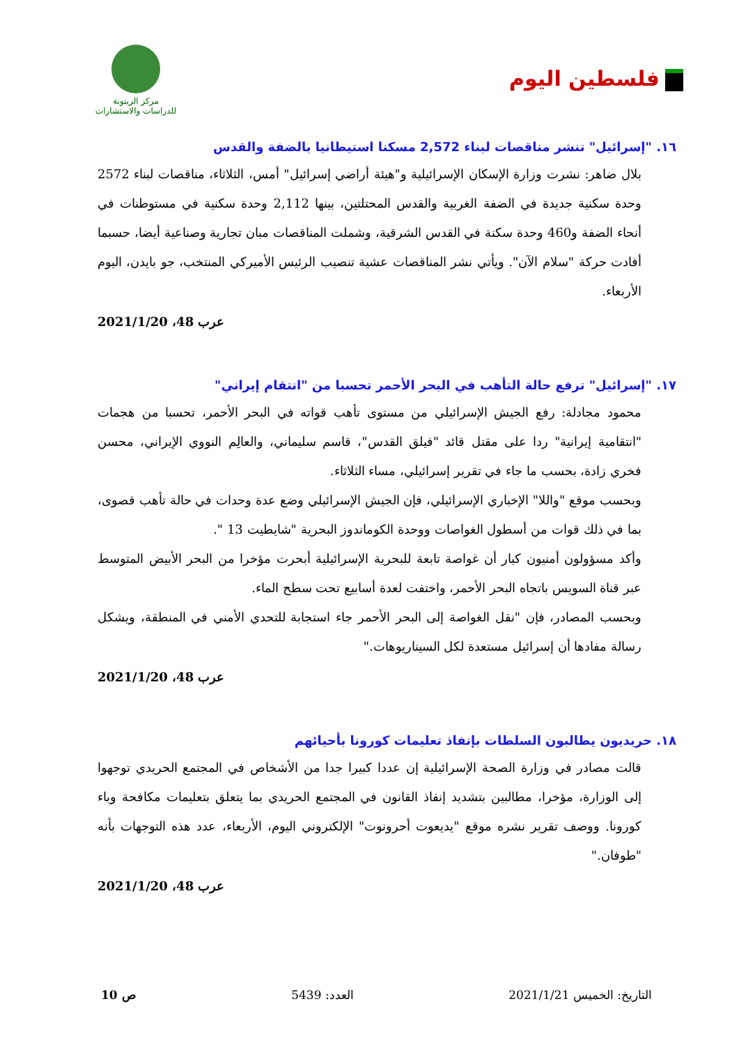فلسطين اليوم
مركز الزيتونة
للدراسات والاستشارات
١٦. "إسرائيل" تنشر مناقصات لبناء 2,572 مسكنا استيطانيا بالضفة والقدس
بلال ضاهر: نشرت وزارة الإسكان الإسرائيلية و"هيئة أراضي إسرائيل" أمس، الثلاثاء، مناقصات لبناء 2572 وحدة سكنية جديدة في الضفة الغربية والقدس المحتلتين، بينها 2,112 وحدة سكنية في مستوطنات في أنحاء الضفة و460 وحدة سكنة في القدس الشرقية، وشملت المناقصات مبان تجارية وصناعية أيضا، حسبما أفادت حركة "سلام الآن". ويأتي نشر المناقصات عشية تنصيب الرئيس الأميركي المنتخب، جو بايدن، اليوم الأربعاء.
عرب 48، 2021/1/20
١٧. "إسرائيل" ترفع حالة التأهب في البحر الأحمر تحسبا من "انتقام إيراني"
محمود مجادلة: رفع الجيش الإسرائيلي من مستوى تأهب قواته في البحر الأحمر، تحسبا من هجمات "انتقامية إيرانية" ردا على مقتل قائد "فيلق القدس"، قاسم سليماني، والعالِم النووي الإيراني، محسن فخري زادة، بحسب ما جاء في تقرير إسرائيلي، مساء الثلاثاء.
وبحسب موقع "واللا" الإخباري الإسرائيلي، فإن الجيش الإسرائيلي وضع عدة وحدات في حالة تأهب قصوى، بما في ذلك قوات من أسطول الغواصات ووحدة الكوماندوز البحرية "شايطيت 13 ".
وأكد مسؤولون أمنيون كبار أن غواصة تابعة للبحرية الإسرائيلية أبحرت مؤخرا من البحر الأبيض المتوسط عبر قناة السويس باتجاه البحر الأحمر، واختفت لعدة أسابيع تحت سطح الماء.
وبحسب المصادر، فإن "نقل الغواصة إلى البحر الأحمر جاء استجابة للتحدي الأمني في المنطقة، ويشكل رسالة مفادها أن إسرائيل مستعدة لكل السيناريوهات."
عرب 48، 2021/1/20
١٨. حريديون يطالبون السلطات بإنفاذ تعليمات كورونا بأحيائهم
قالت مصادر في وزارة الصحة الإسرائيلية إن عددا كبيرا جدا من الأشخاص في المجتمع الحريدي توجهوا إلى الوزارة، مؤخرا، مطالبين بتشديد إنفاذ القانون في المجتمع الحريدي بما يتعلق بتعليمات مكافحة وباء كورونا. ووصف تقرير نشره موقع "يديعوت أحرونوت" الإلكتروني اليوم، الأربعاء، عدد هذه التوجهات بأنه "طوفان."
عرب 48، 2021/1/20
التاريخ: الخميس 2021/1/21 العدد: 5439 ص 10